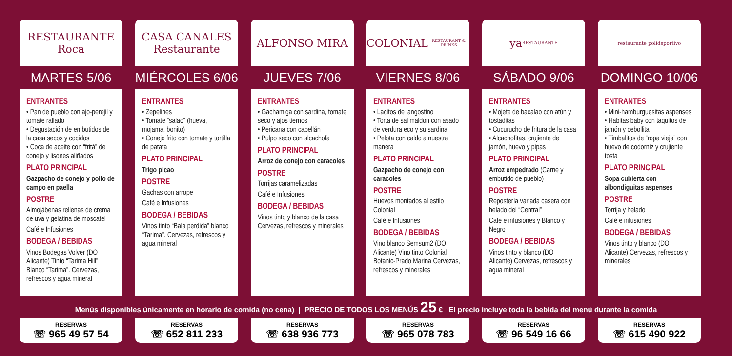RESTAURANTE
Roca
MARTES 5/06
ENTRANTES
• Pan de pueblo con ajo-perejil y tomate rallado
• Degustación de embutidos de la casa secos y cocidos
• Coca de aceite con “fritá” de conejo y lisones aliñados
PLATO PRINCIPAL
Gazpacho de conejo y pollo de campo en paella
POSTRE
Almojábenas rellenas de crema de uva y gelatina de moscatel
Café e Infusiones
BODEGA / BEBIDAS
Vinos Bodegas Volver (DO Alicante) Tinto “Tarima Hill” Blanco “Tarima”. Cervezas, refrescos y agua mineral
CASA CANALES
Restaurante
MIÉRCOLES 6/06
ENTRANTES
• Zepelines
• Tomate “salao” (hueva, mojama, bonito)
• Conejo frito con tomate y tortilla de patata
PLATO PRINCIPAL
Trigo picao
POSTRE
Gachas con arrope
Café e Infusiones
BODEGA / BEBIDAS
Vinos tinto “Bala perdida” blanco “Tarima”. Cervezas, refrescos y agua mineral
ALFONSO MIRA
JUEVES 7/06
ENTRANTES
• Gachamiga con sardina, tomate seco y ajos tiernos
• Pericana con capellán
• Pulpo seco con alcachofa
PLATO PRINCIPAL
Arroz de conejo con caracoles
POSTRE
Torrijas caramelizadas
Café e Infusiones
BODEGA / BEBIDAS
Vinos tinto y blanco de la casa Cervezas, refrescos y minerales
COLONIAL
RESTAURANT & DRINKS
VIERNES 8/06
ENTRANTES
• Lacitos de langostino
• Torta de sal maldon con asado de verdura eco y su sardina
• Pelota con caldo a nuestra manera
PLATO PRINCIPAL
Gazpacho de conejo con caracoles
POSTRE
Huevos montados al estilo Colonial
Café e Infusiones
BODEGA / BEBIDAS
Vino blanco Semsum2 (DO Alicante) Vino tinto Colonial Botanic-Prado Marina Cervezas, refrescos y minerales
ya
RESTAURANTE
SÁBADO 9/06
ENTRANTES
• Mojete de bacalao con atún y tostaditas
• Cucurucho de fritura de la casa
• Alcachofitas, crujiente de jamón, huevo y pipas
PLATO PRINCIPAL
Arroz empedrado (Carne y embutido de pueblo)
POSTRE
Repostería variada casera con helado del “Central”
Café e infusiones y Blanco y Negro
BODEGA / BEBIDAS
Vinos tinto y blanco (DO Alicante) Cervezas, refrescos y agua mineral
restaurante polideportivo
DOMINGO 10/06
ENTRANTES
• Mini-hamburguesitas aspenses
• Habitas baby con taquitos de jamón y cebollita
• Timbalitos de “ropa vieja” con huevo de codorniz y crujiente tosta
PLATO PRINCIPAL
Sopa cubierta con albondiguitas aspenses
POSTRE
Torrija y helado
Café e infusiones
BODEGA / BEBIDAS
Vinos tinto y blanco (DO Alicante) Cervezas, refrescos y minerales
Menús disponibles únicamente en horario de comida (no cena) | PRECIO DE TODOS LOS MENÚS 25 € El precio incluye toda la bebida del menú durante la comida
RESERVAS
☏ 965 49 57 54
RESERVAS
☏ 652 811 233
RESERVAS
☏ 638 936 773
RESERVAS
☏ 965 078 783
RESERVAS
☏ 96 549 16 66
RESERVAS
☏ 615 490 922